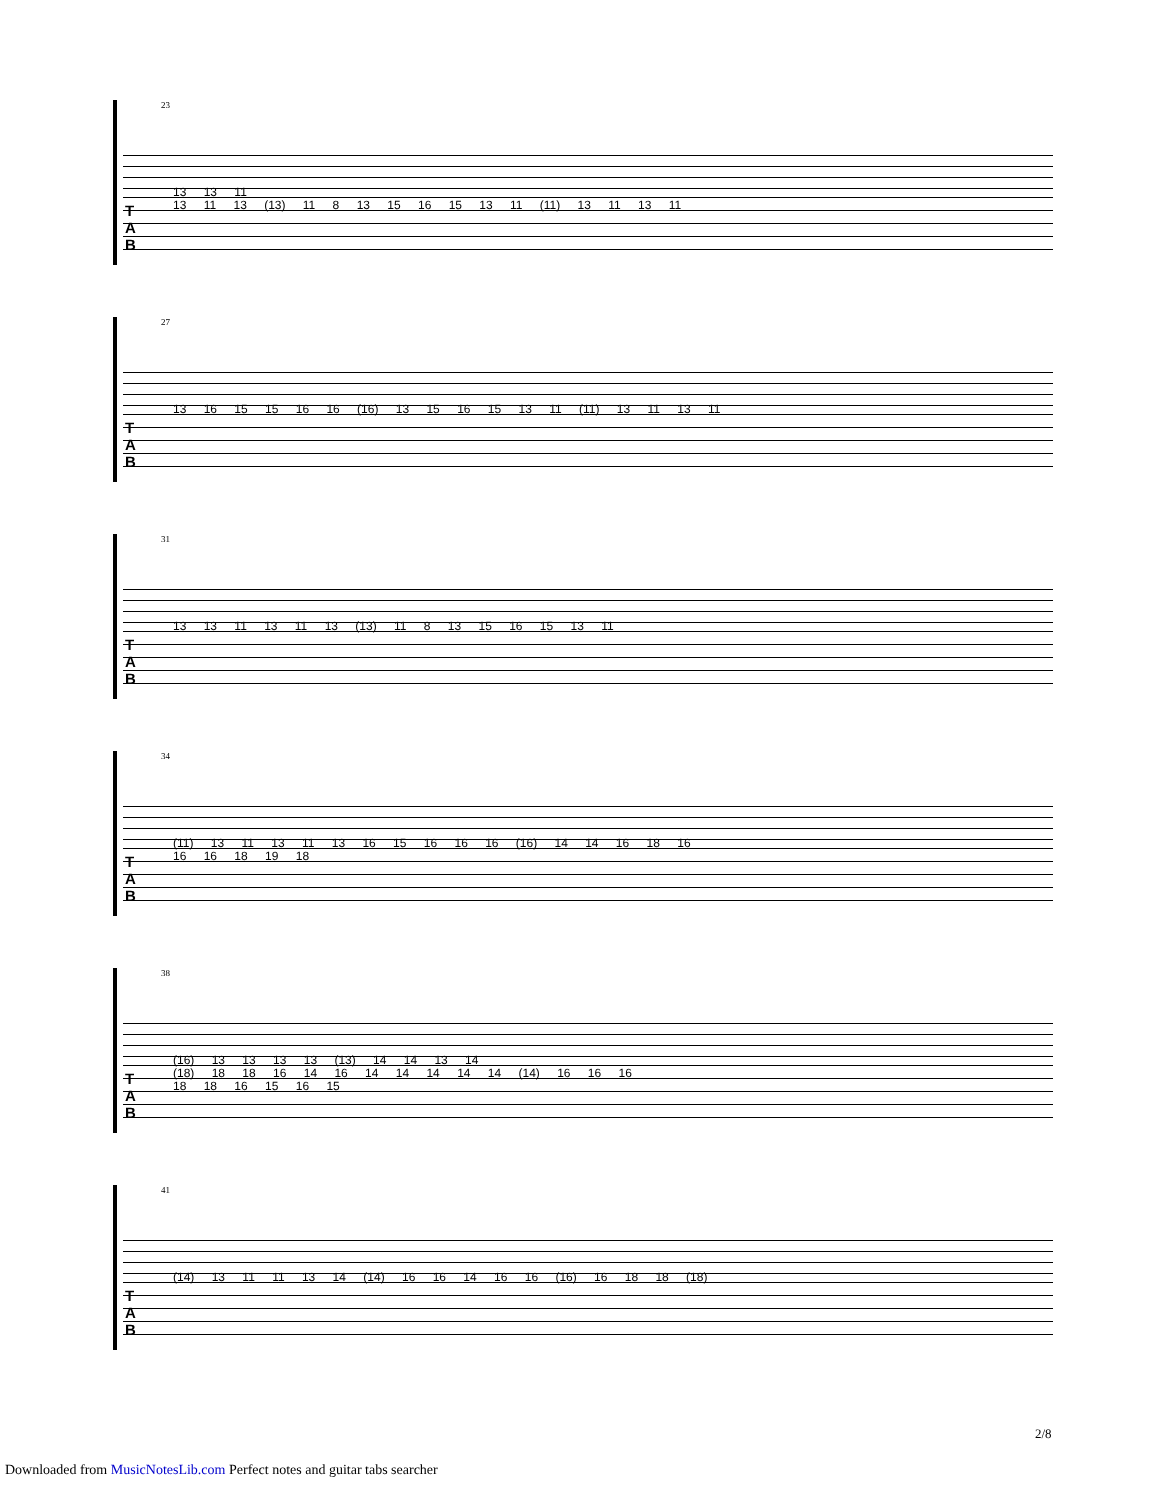23
13 13 11
13 11 13 (13) 11 8 13 15 16 15 13 11 (11) 13 11 13 11
T
A
B
27
13 16 15 15 16 16 (16) 13 15 16 15 13 11 (11) 13 11 13 11
T
A
B
31
13 13 11 13 11 13 (13) 11 8 13 15 16 15 13 11
T
A
B
34
(11) 13 11 13 11 13 16 15 16 16 16 (16) 14 14 16 18 16
16 16 18 19 18
T
A
B
38
(16) 13 13 13 13 (13) 14 14 13 14
(18) 18 18 16 14 16 14 14 14 14 14 (14) 16 16 16
18 18 16 15 16 15
T
A
B
41
(14) 13 11 11 13 14 (14) 16 16 14 16 16 (16) 16 18 18 (18)
T
A
B
2/8
Downloaded from MusicNotesLib.com Perfect notes and guitar tabs searcher